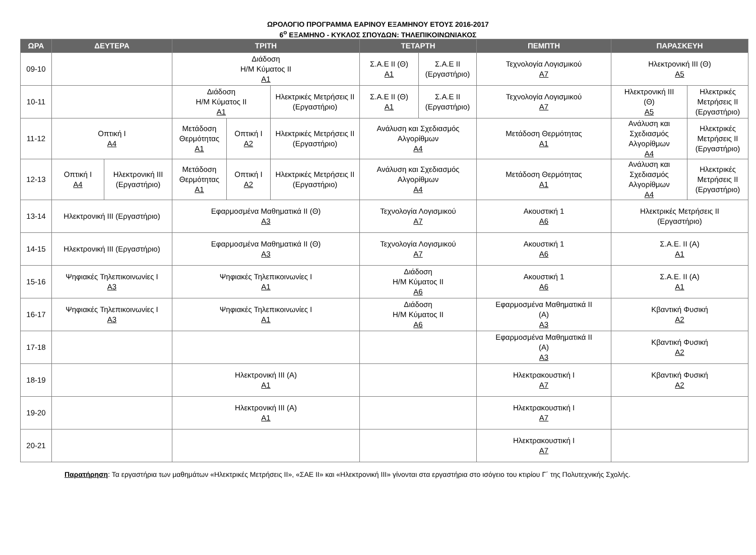ΩΡΟΛΟΓΙΟ ΠΡΟΓΡΑΜΜΑ ΕΑΡΙΝΟΥ ΕΞΑΜΗΝΟΥ ΕΤΟΥΣ 2016-2017
6<sup>ο</sup> ΕΞΑΜΗΝΟ - ΚΥΚΛΟΣ ΣΠΟΥΔΩΝ: ΤΗΛΕΠΙΚΟΙΝΩΝΙΑΚΟΣ
| ΩΡΑ | ΔΕΥΤΕΡΑ | | ΤΡΙΤΗ | | | ΤΕΤΑΡΤΗ | | ΠΕΜΠΤΗ | ΠΑΡΑΣΚΕΥΗ | |
| --- | --- | --- | --- | --- | --- | --- | --- | --- | --- | --- |
| 09-10 | | | Διάδοση Η/Μ Κύματος ΙΙ Α1 | | | Σ.Α.Ε ΙΙ (Θ) Α1 | Σ.Α.Ε ΙΙ (Εργαστήριο) | Τεχνολογία Λογισμικού Α7 | Ηλεκτρονική ΙΙΙ (Θ) Α5 | |
| 10-11 | | | Διάδοση Η/Μ Κύματος ΙΙ Α1 | | Ηλεκτρικές Μετρήσεις ΙΙ (Εργαστήριο) | Σ.Α.Ε ΙΙ (Θ) Α1 | Σ.Α.Ε ΙΙ (Εργαστήριο) | Τεχνολογία Λογισμικού Α7 | Ηλεκτρονική ΙΙΙ (Θ) Α5 | Ηλεκτρικές Μετρήσεις ΙΙ (Εργαστήριο) |
| 11-12 | Οπτική Ι Α4 | | Μετάδοση Θερμότητας Α1 | Οπτική Ι Α2 | Ηλεκτρικές Μετρήσεις ΙΙ (Εργαστήριο) | Ανάλυση και Σχεδιασμός Αλγορίθμων Α4 | | Μετάδοση Θερμότητας Α1 | Ανάλυση και Σχεδιασμός Αλγορίθμων Α4 | Ηλεκτρικές Μετρήσεις ΙΙ (Εργαστήριο) |
| 12-13 | Οπτική Ι Α4 | Ηλεκτρονική ΙΙΙ (Εργαστήριο) | Μετάδοση Θερμότητας Α1 | Οπτική Ι Α2 | Ηλεκτρικές Μετρήσεις ΙΙ (Εργαστήριο) | Ανάλυση και Σχεδιασμός Αλγορίθμων Α4 | | Μετάδοση Θερμότητας Α1 | Ανάλυση και Σχεδιασμός Αλγορίθμων Α4 | Ηλεκτρικές Μετρήσεις ΙΙ (Εργαστήριο) |
| 13-14 | Ηλεκτρονική ΙΙΙ (Εργαστήριο) | | Εφαρμοσμένα Μαθηματικά ΙΙ (Θ) Α3 | | | Τεχνολογία Λογισμικού Α7 | | Ακουστική 1 Α6 | Ηλεκτρικές Μετρήσεις ΙΙ (Εργαστήριο) | |
| 14-15 | Ηλεκτρονική ΙΙΙ (Εργαστήριο) | | Εφαρμοσμένα Μαθηματικά ΙΙ (Θ) Α3 | | | Τεχνολογία Λογισμικού Α7 | | Ακουστική 1 Α6 | Σ.Α.Ε. ΙΙ (Α) Α1 | |
| 15-16 | Ψηφιακές Τηλεπικοινωνίες Ι Α3 | | Ψηφιακές Τηλεπικοινωνίες Ι Α1 | | | Διάδοση Η/Μ Κύματος ΙΙ Α6 | | Ακουστική 1 Α6 | Σ.Α.Ε. ΙΙ (Α) Α1 | |
| 16-17 | Ψηφιακές Τηλεπικοινωνίες Ι Α3 | | Ψηφιακές Τηλεπικοινωνίες Ι Α1 | | | Διάδοση Η/Μ Κύματος ΙΙ Α6 | | Εφαρμοσμένα Μαθηματικά ΙΙ (Α) Α3 | Κβαντική Φυσική Α2 | |
| 17-18 | | | | | | | | Εφαρμοσμένα Μαθηματικά ΙΙ (Α) Α3 | Κβαντική Φυσική Α2 | |
| 18-19 | | | Ηλεκτρονική ΙΙΙ (Α) Α1 | | | | | Ηλεκτρακουστική Ι Α7 | Κβαντική Φυσική Α2 | |
| 19-20 | | | Ηλεκτρονική ΙΙΙ (Α) Α1 | | | | | Ηλεκτρακουστική Ι Α7 | | |
| 20-21 | | | | | | | | Ηλεκτρακουστική Ι Α7 | | |
Παρατήρηση: Τα εργαστήρια των μαθημάτων «Ηλεκτρικές Μετρήσεις ΙΙ», «ΣΑΕ ΙΙ» και «Ηλεκτρονική ΙΙΙ» γίνονται στα εργαστήρια στο ισόγειο του κτιρίου Γ΄ της Πολυτεχνικής Σχολής.